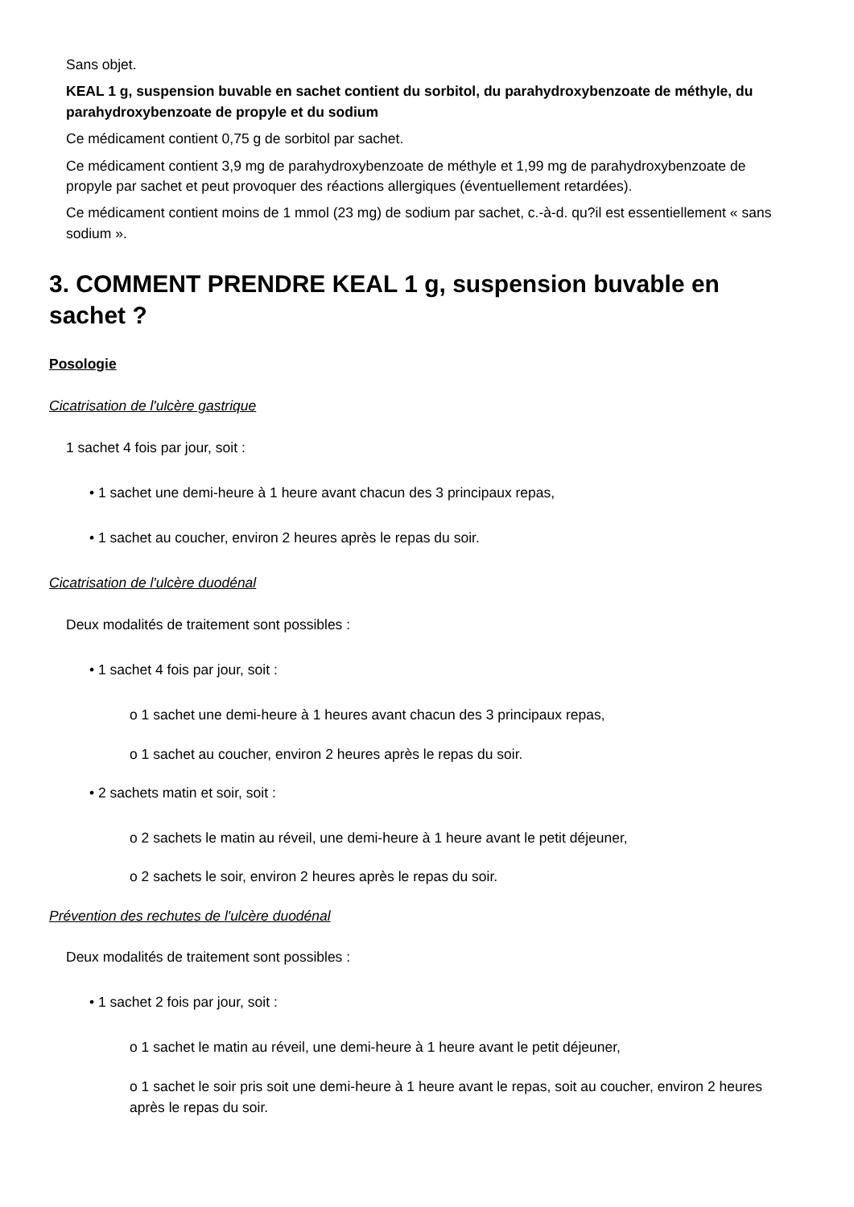Sans objet.
KEAL 1 g, suspension buvable en sachet contient du sorbitol, du parahydroxybenzoate de méthyle, du parahydroxybenzoate de propyle et du sodium
Ce médicament contient 0,75 g de sorbitol par sachet.
Ce médicament contient 3,9 mg de parahydroxybenzoate de méthyle et 1,99 mg de parahydroxybenzoate de propyle par sachet et peut provoquer des réactions allergiques (éventuellement retardées).
Ce médicament contient moins de 1 mmol (23 mg) de sodium par sachet, c.-à-d. qu?il est essentiellement « sans sodium ».
3. COMMENT PRENDRE KEAL 1 g, suspension buvable en sachet ?
Posologie
Cicatrisation de l'ulcère gastrique
1 sachet 4 fois par jour, soit :
• 1 sachet une demi-heure à 1 heure avant chacun des 3 principaux repas,
• 1 sachet au coucher, environ 2 heures après le repas du soir.
Cicatrisation de l'ulcère duodénal
Deux modalités de traitement sont possibles :
• 1 sachet 4 fois par jour, soit :
o 1 sachet une demi-heure à 1 heures avant chacun des 3 principaux repas,
o 1 sachet au coucher, environ 2 heures après le repas du soir.
• 2 sachets matin et soir, soit :
o 2 sachets le matin au réveil, une demi-heure à 1 heure avant le petit déjeuner,
o 2 sachets le soir, environ 2 heures après le repas du soir.
Prévention des rechutes de l'ulcère duodénal
Deux modalités de traitement sont possibles :
• 1 sachet 2 fois par jour, soit :
o 1 sachet le matin au réveil, une demi-heure à 1 heure avant le petit déjeuner,
o 1 sachet le soir pris soit une demi-heure à 1 heure avant le repas, soit au coucher, environ 2 heures après le repas du soir.